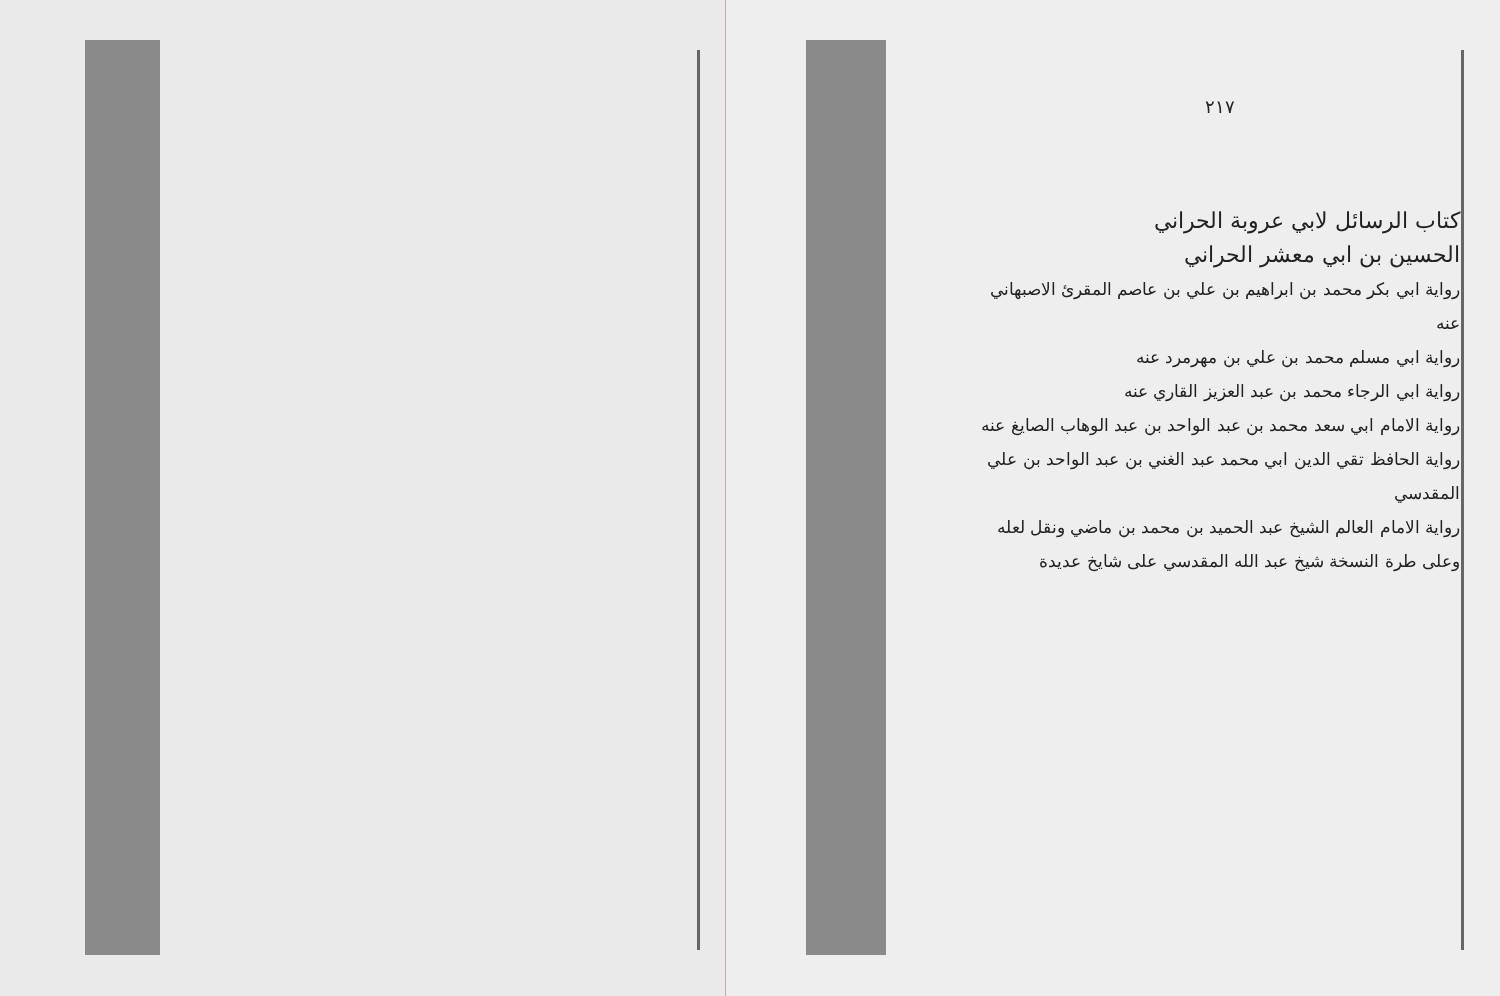٢١٧
كتاب الرسائل لابي عروبة الحراني
الحسين بن ابي معشر الحراني
رواية ابي بكر محمد بن ابراهيم بن علي بن عاصم المقرئ الاصبهاني عنه
رواية ابي مسلم محمد بن علي بن مهرمرد عنه
رواية ابي الرجاء محمد بن عبد العزيز القاري عنه
رواية الامام ابي سعد محمد بن عبد الواحد بن عبد الوهاب الصايغ عنه
رواية الحافظ تقي الدين ابي محمد عبد الغني بن عبد الواحد بن علي المقدسي
رواية الامام العالم الشيخ عبد الحميد بن محمد بن ماضي ونقل لعله
وعلى طرة النسخة شيخ عبد الله المقدسي على شايخ عديدة